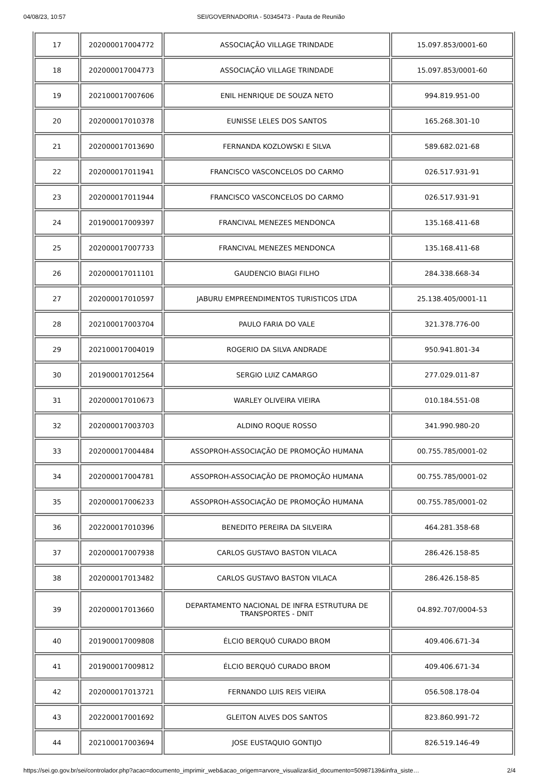04/08/23, 10:57 SEI/GOVERNADORIA - 50345473 - Pauta de Reunião
| 17 | 202000017004772 | ASSOCIAÇÃO VILLAGE TRINDADE | 15.097.853/0001-60 |
| 18 | 202000017004773 | ASSOCIAÇÃO VILLAGE TRINDADE | 15.097.853/0001-60 |
| 19 | 202100017007606 | ENIL HENRIQUE DE SOUZA NETO | 994.819.951-00 |
| 20 | 202000017010378 | EUNISSE LELES DOS SANTOS | 165.268.301-10 |
| 21 | 202000017013690 | FERNANDA KOZLOWSKI E SILVA | 589.682.021-68 |
| 22 | 202000017011941 | FRANCISCO VASCONCELOS DO CARMO | 026.517.931-91 |
| 23 | 202000017011944 | FRANCISCO VASCONCELOS DO CARMO | 026.517.931-91 |
| 24 | 201900017009397 | FRANCIVAL MENEZES MENDONCA | 135.168.411-68 |
| 25 | 202000017007733 | FRANCIVAL MENEZES MENDONCA | 135.168.411-68 |
| 26 | 202000017011101 | GAUDENCIO BIAGI FILHO | 284.338.668-34 |
| 27 | 202000017010597 | JABURU EMPREENDIMENTOS TURISTICOS LTDA | 25.138.405/0001-11 |
| 28 | 202100017003704 | PAULO FARIA DO VALE | 321.378.776-00 |
| 29 | 202100017004019 | ROGERIO DA SILVA ANDRADE | 950.941.801-34 |
| 30 | 201900017012564 | SERGIO LUIZ CAMARGO | 277.029.011-87 |
| 31 | 202000017010673 | WARLEY OLIVEIRA VIEIRA | 010.184.551-08 |
| 32 | 202000017003703 | ALDINO ROQUE ROSSO | 341.990.980-20 |
| 33 | 202000017004484 | ASSOPROH-ASSOCIAÇÃO DE PROMOÇÃO HUMANA | 00.755.785/0001-02 |
| 34 | 202000017004781 | ASSOPROH-ASSOCIAÇÃO DE PROMOÇÃO HUMANA | 00.755.785/0001-02 |
| 35 | 202000017006233 | ASSOPROH-ASSOCIAÇÃO DE PROMOÇÃO HUMANA | 00.755.785/0001-02 |
| 36 | 202200017010396 | BENEDITO PEREIRA DA SILVEIRA | 464.281.358-68 |
| 37 | 202000017007938 | CARLOS GUSTAVO BASTON VILACA | 286.426.158-85 |
| 38 | 202000017013482 | CARLOS GUSTAVO BASTON VILACA | 286.426.158-85 |
| 39 | 202000017013660 | DEPARTAMENTO NACIONAL DE INFRA ESTRUTURA DE TRANSPORTES - DNIT | 04.892.707/0004-53 |
| 40 | 201900017009808 | ÉLCIO BERQUÓ CURADO BROM | 409.406.671-34 |
| 41 | 201900017009812 | ÉLCIO BERQUÓ CURADO BROM | 409.406.671-34 |
| 42 | 202000017013721 | FERNANDO LUIS REIS VIEIRA | 056.508.178-04 |
| 43 | 202200017001692 | GLEITON ALVES DOS SANTOS | 823.860.991-72 |
| 44 | 202100017003694 | JOSE EUSTAQUIO GONTIJO | 826.519.146-49 |
https://sei.go.gov.br/sei/controlador.php?acao=documento_imprimir_web&acao_origem=arvore_visualizar&id_documento=50987139&infra_siste… 2/4